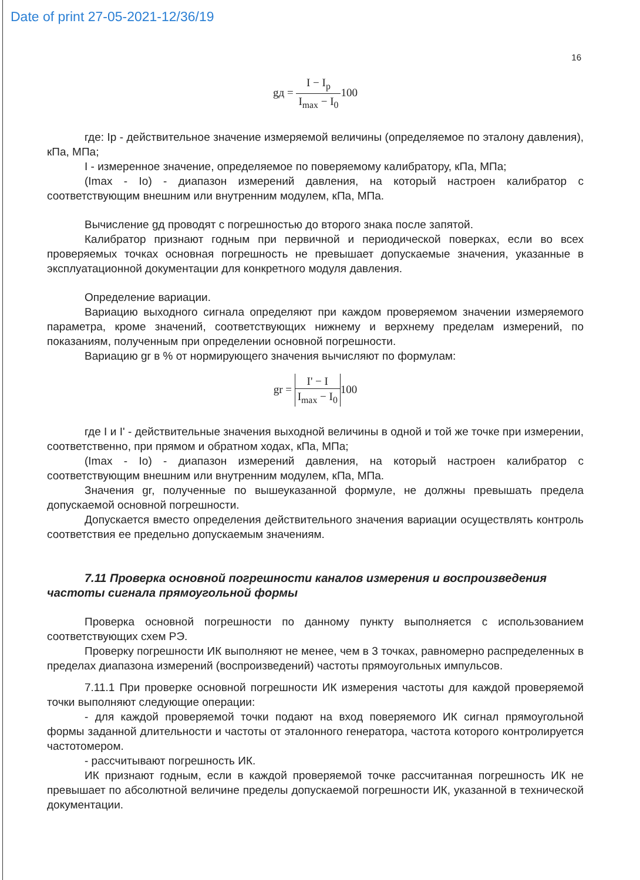Date of print 27-05-2021-12/36/19
16
gд = I − I<sub>p</sub> I<sub>max</sub> − I<sub>0</sub>100
где: Ip - действительное значение измеряемой величины (определяемое по эталону давления), кПа, МПа;
I - измеренное значение, определяемое по поверяемому калибратору, кПа, МПа;
(Imax - Io) - диапазон измерений давления, на который настроен калибратор с соответствующим внешним или внутренним модулем, кПа, МПа.
Вычисление gд проводят с погрешностью до второго знака после запятой.
Калибратор признают годным при первичной и периодической поверках, если во всех проверяемых точках основная погрешность не превышает допускаемые значения, указанные в эксплуатационной документации для конкретного модуля давления.
Определение вариации.
Вариацию выходного сигнала определяют при каждом проверяемом значении измеряемого параметра, кроме значений, соответствующих нижнему и верхнему пределам измерений, по показаниям, полученным при определении основной погрешности.
Вариацию gr в % от нормирующего значения вычисляют по формулам:
gr = I' − I I<sub>max</sub> − I<sub>0</sub>100
где I и I' - действительные значения выходной величины в одной и той же точке при измерении, соответственно, при прямом и обратном ходах, кПа, МПа;
(Imax - Io) - диапазон измерений давления, на который настроен калибратор с соответствующим внешним или внутренним модулем, кПа, МПа.
Значения gr, полученные по вышеуказанной формуле, не должны превышать предела допускаемой основной погрешности.
Допускается вместо определения действительного значения вариации осуществлять контроль соответствия ее предельно допускаемым значениям.
7.11 Проверка основной погрешности каналов измерения и воспроизведения частоты сигнала прямоугольной формы
Проверка основной погрешности по данному пункту выполняется с использованием соответствующих схем РЭ.
Проверку погрешности ИК выполняют не менее, чем в 3 точках, равномерно распределенных в пределах диапазона измерений (воспроизведений) частоты прямоугольных импульсов.
7.11.1 При проверке основной погрешности ИК измерения частоты для каждой проверяемой точки выполняют следующие операции:
- для каждой проверяемой точки подают на вход поверяемого ИК сигнал прямоугольной формы заданной длительности и частоты от эталонного генератора, частота которого контролируется частотомером.
- рассчитывают погрешность ИК.
ИК признают годным, если в каждой проверяемой точке рассчитанная погрешность ИК не превышает по абсолютной величине пределы допускаемой погрешности ИК, указанной в технической документации.